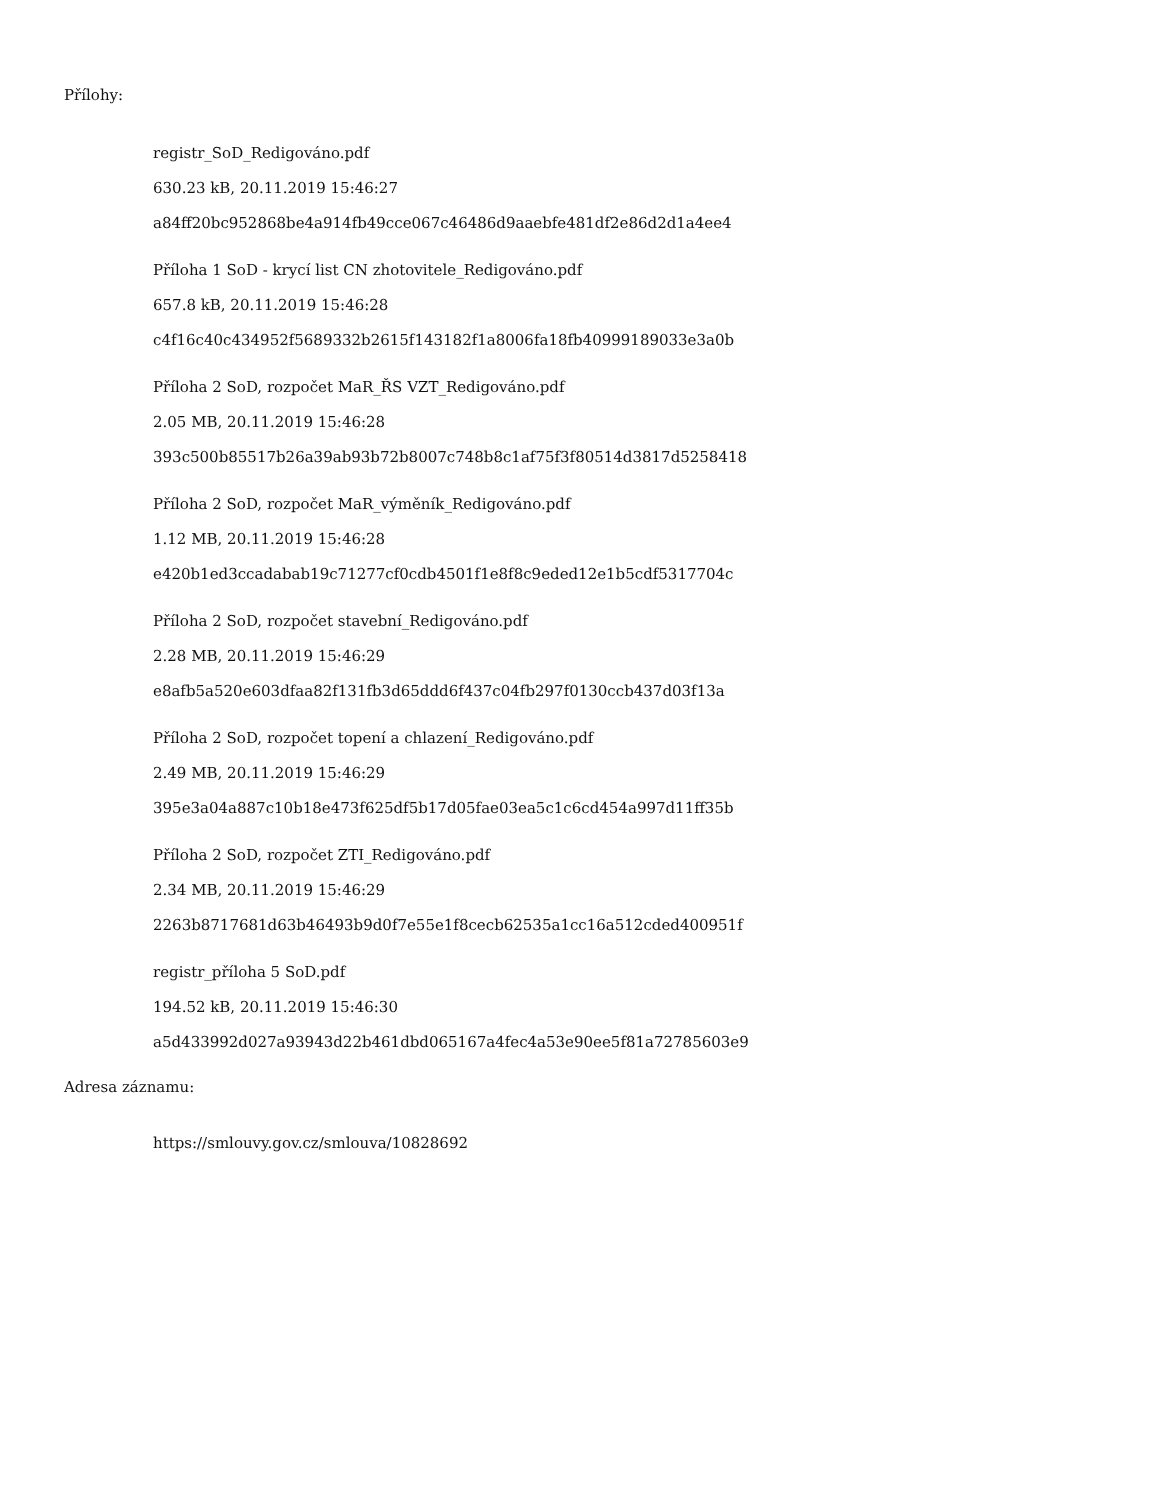Přílohy:
registr_SoD_Redigováno.pdf
630.23 kB, 20.11.2019 15:46:27
a84ff20bc952868be4a914fb49cce067c46486d9aaebfe481df2e86d2d1a4ee4
Příloha 1 SoD - krycí list CN zhotovitele_Redigováno.pdf
657.8 kB, 20.11.2019 15:46:28
c4f16c40c434952f5689332b2615f143182f1a8006fa18fb40999189033e3a0b
Příloha 2 SoD, rozpočet MaR_ŘS VZT_Redigováno.pdf
2.05 MB, 20.11.2019 15:46:28
393c500b85517b26a39ab93b72b8007c748b8c1af75f3f80514d3817d5258418
Příloha 2 SoD, rozpočet MaR_výměník_Redigováno.pdf
1.12 MB, 20.11.2019 15:46:28
e420b1ed3ccadabab19c71277cf0cdb4501f1e8f8c9eded12e1b5cdf5317704c
Příloha 2 SoD, rozpočet stavební_Redigováno.pdf
2.28 MB, 20.11.2019 15:46:29
e8afb5a520e603dfaa82f131fb3d65ddd6f437c04fb297f0130ccb437d03f13a
Příloha 2 SoD, rozpočet topení a chlazení_Redigováno.pdf
2.49 MB, 20.11.2019 15:46:29
395e3a04a887c10b18e473f625df5b17d05fae03ea5c1c6cd454a997d11ff35b
Příloha 2 SoD, rozpočet ZTI_Redigováno.pdf
2.34 MB, 20.11.2019 15:46:29
2263b8717681d63b46493b9d0f7e55e1f8cecb62535a1cc16a512cded400951f
registr_příloha 5 SoD.pdf
194.52 kB, 20.11.2019 15:46:30
a5d433992d027a93943d22b461dbd065167a4fec4a53e90ee5f81a72785603e9
Adresa záznamu:
https://smlouvy.gov.cz/smlouva/10828692